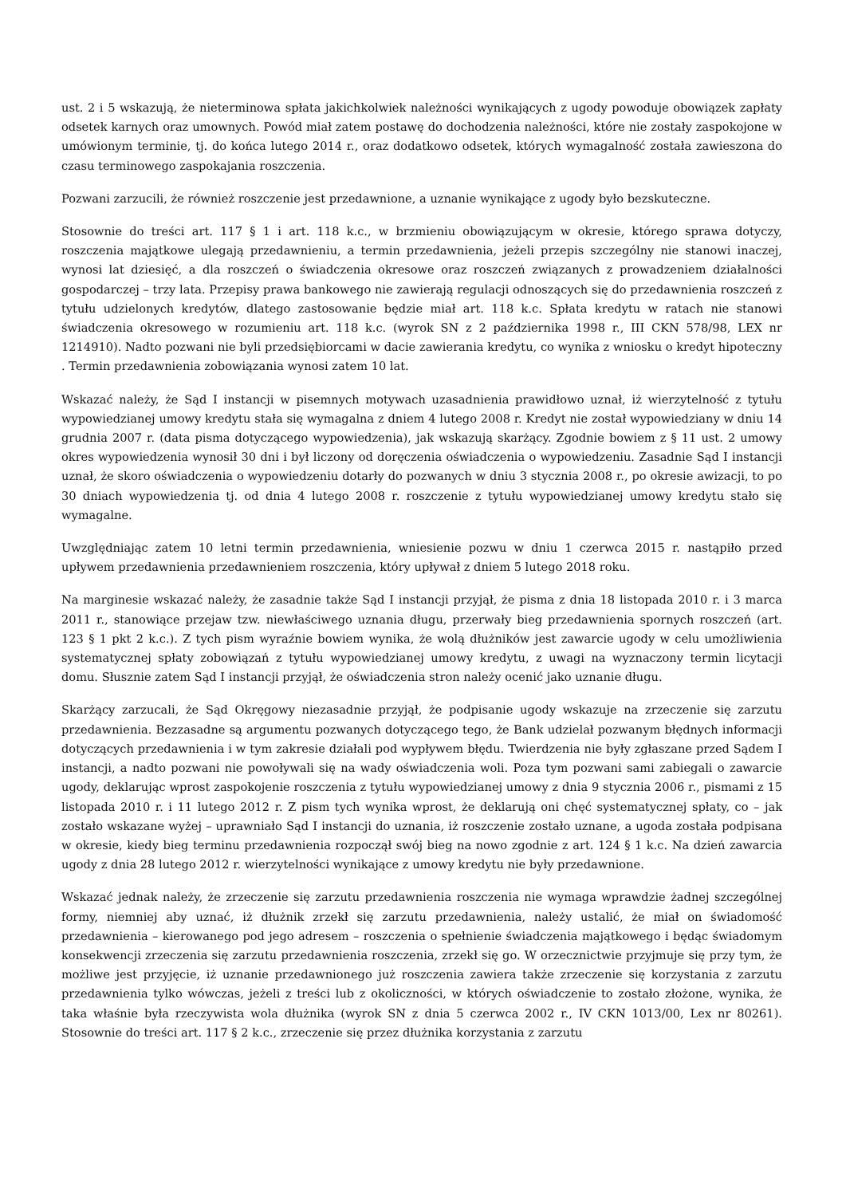ust. 2 i 5 wskazują, że nieterminowa spłata jakichkolwiek należności wynikających z ugody powoduje obowiązek zapłaty odsetek karnych oraz umownych. Powód miał zatem postawę do dochodzenia należności, które nie zostały zaspokojone w umówionym terminie, tj. do końca lutego 2014 r., oraz dodatkowo odsetek, których wymagalność została zawieszona do czasu terminowego zaspokajania roszczenia.
Pozwani zarzucili, że również roszczenie jest przedawnione, a uznanie wynikające z ugody było bezskuteczne.
Stosownie do treści art. 117 § 1 i art. 118 k.c., w brzmieniu obowiązującym w okresie, którego sprawa dotyczy, roszczenia majątkowe ulegają przedawnieniu, a termin przedawnienia, jeżeli przepis szczególny nie stanowi inaczej, wynosi lat dziesięć, a dla roszczeń o świadczenia okresowe oraz roszczeń związanych z prowadzeniem działalności gospodarczej – trzy lata. Przepisy prawa bankowego nie zawierają regulacji odnoszących się do przedawnienia roszczeń z tytułu udzielonych kredytów, dlatego zastosowanie będzie miał art. 118 k.c. Spłata kredytu w ratach nie stanowi świadczenia okresowego w rozumieniu art. 118 k.c. (wyrok SN z 2 października 1998 r., III CKN 578/98, LEX nr 1214910). Nadto pozwani nie byli przedsiębiorcami w dacie zawierania kredytu, co wynika z wniosku o kredyt hipoteczny . Termin przedawnienia zobowiązania wynosi zatem 10 lat.
Wskazać należy, że Sąd I instancji w pisemnych motywach uzasadnienia prawidłowo uznał, iż wierzytelność z tytułu wypowiedzianej umowy kredytu stała się wymagalna z dniem 4 lutego 2008 r. Kredyt nie został wypowiedziany w dniu 14 grudnia 2007 r. (data pisma dotyczącego wypowiedzenia), jak wskazują skarżący. Zgodnie bowiem z § 11 ust. 2 umowy okres wypowiedzenia wynosił 30 dni i był liczony od doręczenia oświadczenia o wypowiedzeniu. Zasadnie Sąd I instancji uznał, że skoro oświadczenia o wypowiedzeniu dotarły do pozwanych w dniu 3 stycznia 2008 r., po okresie awizacji, to po 30 dniach wypowiedzenia tj. od dnia 4 lutego 2008 r. roszczenie z tytułu wypowiedzianej umowy kredytu stało się wymagalne.
Uwzględniając zatem 10 letni termin przedawnienia, wniesienie pozwu w dniu 1 czerwca 2015 r. nastąpiło przed upływem przedawnienia przedawnieniem roszczenia, który upływał z dniem 5 lutego 2018 roku.
Na marginesie wskazać należy, że zasadnie także Sąd I instancji przyjął, że pisma z dnia 18 listopada 2010 r. i 3 marca 2011 r., stanowiące przejaw tzw. niewłaściwego uznania długu, przerwały bieg przedawnienia spornych roszczeń (art. 123 § 1 pkt 2 k.c.). Z tych pism wyraźnie bowiem wynika, że wolą dłużników jest zawarcie ugody w celu umożliwienia systematycznej spłaty zobowiązań z tytułu wypowiedzianej umowy kredytu, z uwagi na wyznaczony termin licytacji domu. Słusznie zatem Sąd I instancji przyjął, że oświadczenia stron należy ocenić jako uznanie długu.
Skarżący zarzucali, że Sąd Okręgowy niezasadnie przyjął, że podpisanie ugody wskazuje na zrzeczenie się zarzutu przedawnienia. Bezzasadne są argumentu pozwanych dotyczącego tego, że Bank udzielał pozwanym błędnych informacji dotyczących przedawnienia i w tym zakresie działali pod wypływem błędu. Twierdzenia nie były zgłaszane przed Sądem I instancji, a nadto pozwani nie powoływali się na wady oświadczenia woli. Poza tym pozwani sami zabiegali o zawarcie ugody, deklarując wprost zaspokojenie roszczenia z tytułu wypowiedzianej umowy z dnia 9 stycznia 2006 r., pismami z 15 listopada 2010 r. i 11 lutego 2012 r. Z pism tych wynika wprost, że deklarują oni chęć systematycznej spłaty, co – jak zostało wskazane wyżej – uprawniało Sąd I instancji do uznania, iż roszczenie zostało uznane, a ugoda została podpisana w okresie, kiedy bieg terminu przedawnienia rozpoczął swój bieg na nowo zgodnie z art. 124 § 1 k.c. Na dzień zawarcia ugody z dnia 28 lutego 2012 r. wierzytelności wynikające z umowy kredytu nie były przedawnione.
Wskazać jednak należy, że zrzeczenie się zarzutu przedawnienia roszczenia nie wymaga wprawdzie żadnej szczególnej formy, niemniej aby uznać, iż dłużnik zrzekł się zarzutu przedawnienia, należy ustalić, że miał on świadomość przedawnienia – kierowanego pod jego adresem – roszczenia o spełnienie świadczenia majątkowego i będąc świadomym konsekwencji zrzeczenia się zarzutu przedawnienia roszczenia, zrzekł się go. W orzecznictwie przyjmuje się przy tym, że możliwe jest przyjęcie, iż uznanie przedawnionego już roszczenia zawiera także zrzeczenie się korzystania z zarzutu przedawnienia tylko wówczas, jeżeli z treści lub z okoliczności, w których oświadczenie to zostało złożone, wynika, że taka właśnie była rzeczywista wola dłużnika (wyrok SN z dnia 5 czerwca 2002 r., IV CKN 1013/00, Lex nr 80261). Stosownie do treści art. 117 § 2 k.c., zrzeczenie się przez dłużnika korzystania z zarzutu